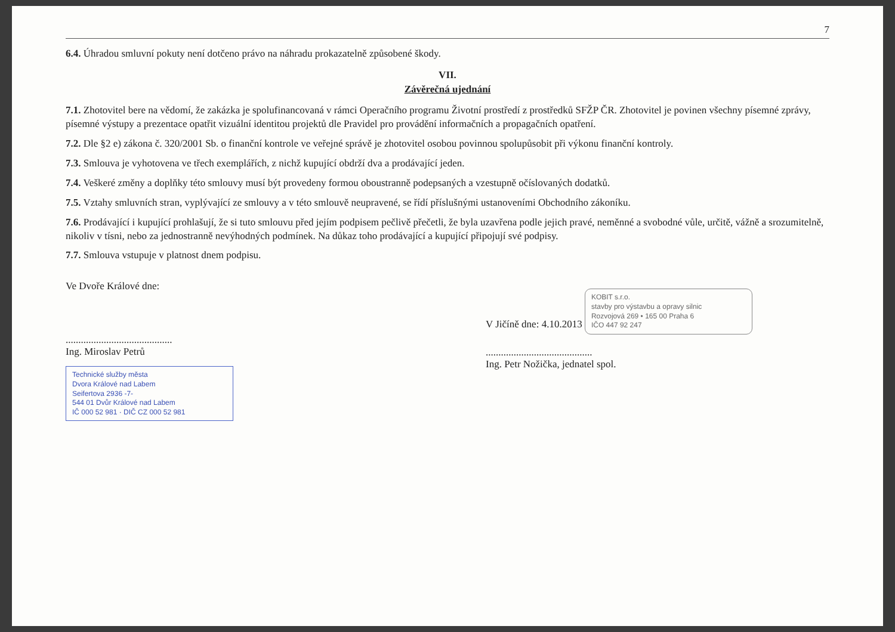7
6.4. Úhradou smluvní pokuty není dotčeno právo na náhradu prokazatelně způsobené škody.
VII.
Závěrečná ujednání
7.1. Zhotovitel bere na vědomí, že zakázka je spolufinancovaná v rámci Operačního programu Životní prostředí z prostředků SFŽP ČR. Zhotovitel je povinen všechny písemné zprávy, písemné výstupy a prezentace opatřit vizuální identitou projektů dle Pravidel pro provádění informačních a propagačních opatření.
7.2. Dle §2 e) zákona č. 320/2001 Sb. o finanční kontrole ve veřejné správě je zhotovitel osobou povinnou spolupůsobit při výkonu finanční kontroly.
7.3. Smlouva je vyhotovena ve třech exemplářích, z nichž kupující obdrží dva a prodávající jeden.
7.4. Veškeré změny a doplňky této smlouvy musí být provedeny formou oboustranně podepsaných a vzestupně očíslovaných dodatků.
7.5. Vztahy smluvních stran, vyplývající ze smlouvy a v této smlouvě neupravené, se řídí příslušnými ustanoveními Obchodního zákoníku.
7.6. Prodávající i kupující prohlašují, že si tuto smlouvu před jejím podpisem pečlivě přečetli, že byla uzavřena podle jejich pravé, neměnné a svobodné vůle, určitě, vážně a srozumitelně, nikoliv v tísni, nebo za jednostranně nevýhodných podmínek. Na důkaz toho prodávající a kupující připojují své podpisy.
7.7. Smlouva vstupuje v platnost dnem podpisu.
Ve Dvoře Králové dne:
..........................................
Ing. Miroslav Petrů
Technické služby města
Dvora Králové nad Labem
Seifertova 2936 -7-
544 01 Dvůr Králové nad Labem
IČ 000 52 981 · DIČ CZ 000 52 981
V Jičíně dne: 4.10.2013
KOBIT s.r.o.
stavby pro výstavbu a opravy silnic
Rozvojová 269 • 165 00 Praha 6
IČO 447 92 247
..........................................
Ing. Petr Nožička, jednatel spol.